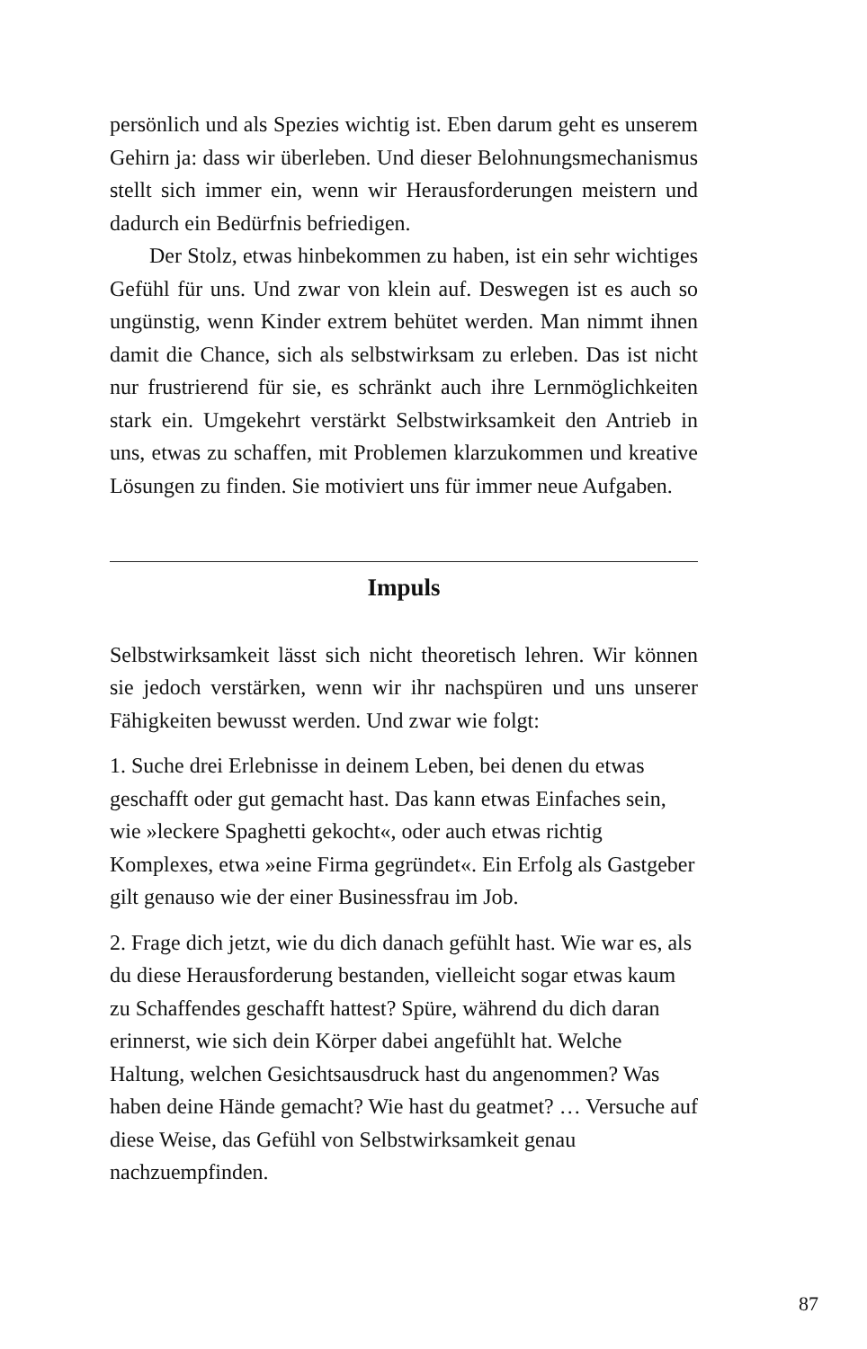persönlich und als Spezies wichtig ist. Eben darum geht es unserem Gehirn ja: dass wir überleben. Und dieser Belohnungsmechanismus stellt sich immer ein, wenn wir Herausforderungen meistern und dadurch ein Bedürfnis befriedigen.
Der Stolz, etwas hinbekommen zu haben, ist ein sehr wichtiges Gefühl für uns. Und zwar von klein auf. Deswegen ist es auch so ungünstig, wenn Kinder extrem behütet werden. Man nimmt ihnen damit die Chance, sich als selbstwirksam zu erleben. Das ist nicht nur frustrierend für sie, es schränkt auch ihre Lernmöglichkeiten stark ein. Umgekehrt verstärkt Selbstwirksamkeit den Antrieb in uns, etwas zu schaffen, mit Problemen klarzukommen und kreative Lösungen zu finden. Sie motiviert uns für immer neue Aufgaben.
Impuls
Selbstwirksamkeit lässt sich nicht theoretisch lehren. Wir können sie jedoch verstärken, wenn wir ihr nachspüren und uns unserer Fähigkeiten bewusst werden. Und zwar wie folgt:
1. Suche drei Erlebnisse in deinem Leben, bei denen du etwas geschafft oder gut gemacht hast. Das kann etwas Einfaches sein, wie »leckere Spaghetti gekocht«, oder auch etwas richtig Komplexes, etwa »eine Firma gegründet«. Ein Erfolg als Gastgeber gilt genauso wie der einer Businessfrau im Job.
2. Frage dich jetzt, wie du dich danach gefühlt hast. Wie war es, als du diese Herausforderung bestanden, vielleicht sogar etwas kaum zu Schaffendes geschafft hattest? Spüre, während du dich daran erinnerst, wie sich dein Körper dabei angefühlt hat. Welche Haltung, welchen Gesichtsausdruck hast du angenommen? Was haben deine Hände gemacht? Wie hast du geatmet? … Versuche auf diese Weise, das Gefühl von Selbstwirksamkeit genau nachzuempfinden.
87